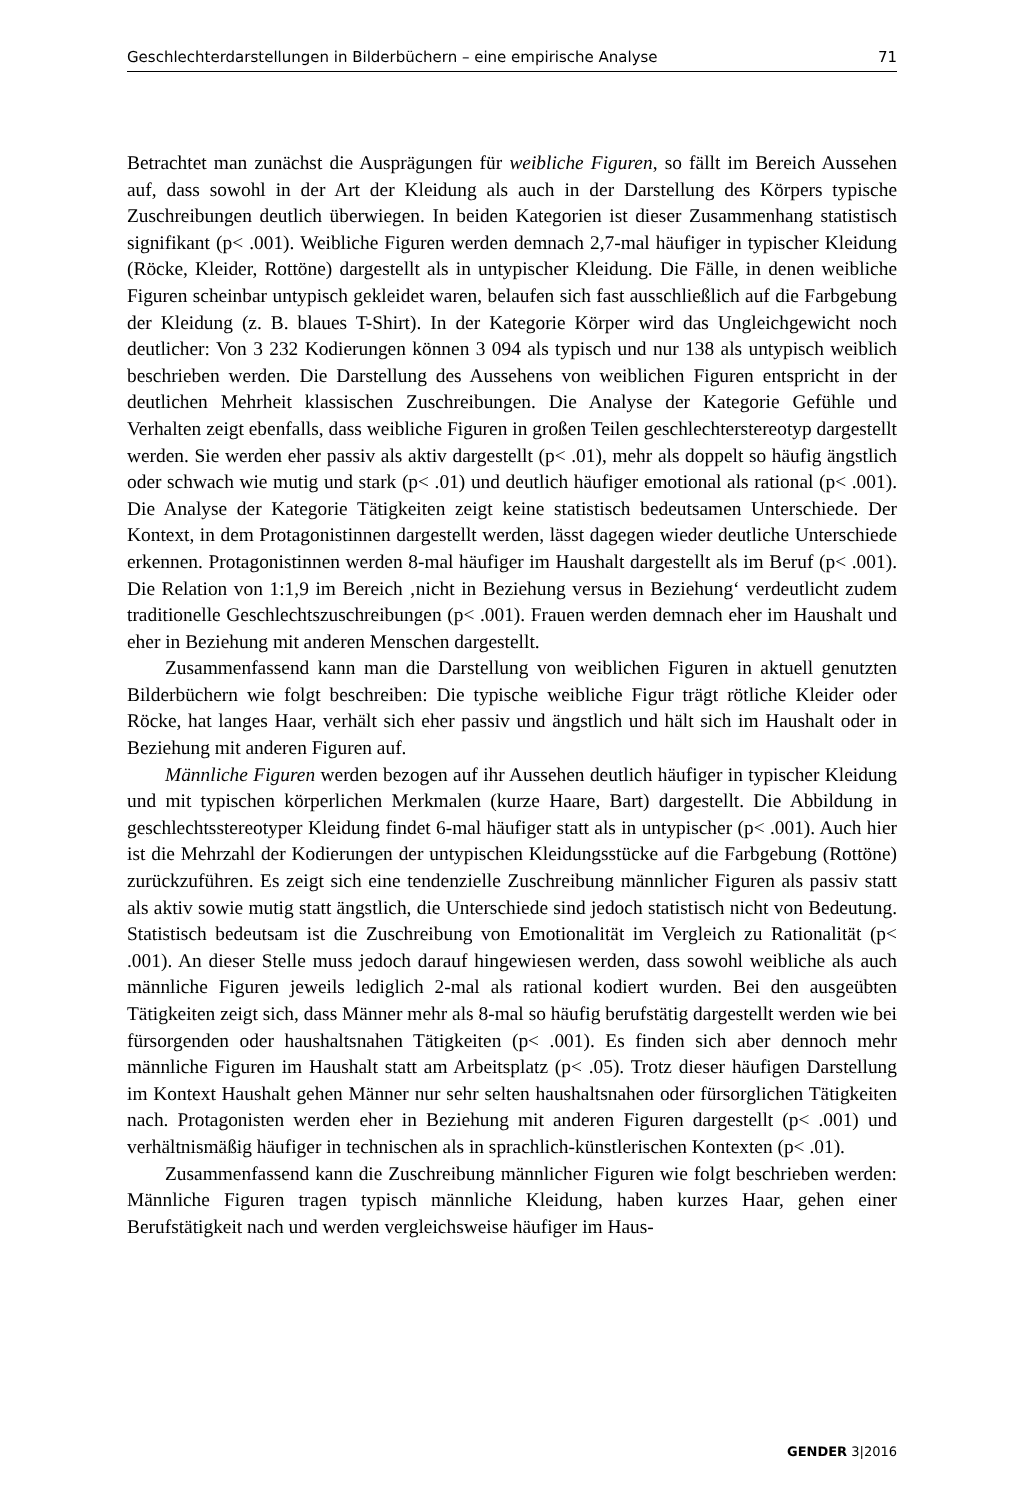Geschlechterdarstellungen in Bilderbüchern – eine empirische Analyse 71
Betrachtet man zunächst die Ausprägungen für weibliche Figuren, so fällt im Bereich Aussehen auf, dass sowohl in der Art der Kleidung als auch in der Darstellung des Körpers typische Zuschreibungen deutlich überwiegen. In beiden Kategorien ist dieser Zusammenhang statistisch signifikant (p< .001). Weibliche Figuren werden demnach 2,7-mal häufiger in typischer Kleidung (Röcke, Kleider, Rottöne) dargestellt als in untypischer Kleidung. Die Fälle, in denen weibliche Figuren scheinbar untypisch gekleidet waren, belaufen sich fast ausschließlich auf die Farbgebung der Kleidung (z. B. blaues T-Shirt). In der Kategorie Körper wird das Ungleichgewicht noch deutlicher: Von 3 232 Kodierungen können 3 094 als typisch und nur 138 als untypisch weiblich beschrieben werden. Die Darstellung des Aussehens von weiblichen Figuren entspricht in der deutlichen Mehrheit klassischen Zuschreibungen. Die Analyse der Kategorie Gefühle und Verhalten zeigt ebenfalls, dass weibliche Figuren in großen Teilen geschlechterstereotyp dargestellt werden. Sie werden eher passiv als aktiv dargestellt (p< .01), mehr als doppelt so häufig ängstlich oder schwach wie mutig und stark (p< .01) und deutlich häufiger emotional als rational (p< .001). Die Analyse der Kategorie Tätigkeiten zeigt keine statistisch bedeutsamen Unterschiede. Der Kontext, in dem Protagonistinnen dargestellt werden, lässt dagegen wieder deutliche Unterschiede erkennen. Protagonistinnen werden 8-mal häufiger im Haushalt dargestellt als im Beruf (p< .001). Die Relation von 1:1,9 im Bereich ‚nicht in Beziehung versus in Beziehung‘ verdeutlicht zudem traditionelle Geschlechtszuschreibungen (p< .001). Frauen werden demnach eher im Haushalt und eher in Beziehung mit anderen Menschen dargestellt.
Zusammenfassend kann man die Darstellung von weiblichen Figuren in aktuell genutzten Bilderbüchern wie folgt beschreiben: Die typische weibliche Figur trägt rötliche Kleider oder Röcke, hat langes Haar, verhält sich eher passiv und ängstlich und hält sich im Haushalt oder in Beziehung mit anderen Figuren auf.
Männliche Figuren werden bezogen auf ihr Aussehen deutlich häufiger in typischer Kleidung und mit typischen körperlichen Merkmalen (kurze Haare, Bart) dargestellt. Die Abbildung in geschlechtsstereotyper Kleidung findet 6-mal häufiger statt als in untypischer (p< .001). Auch hier ist die Mehrzahl der Kodierungen der untypischen Kleidungsstücke auf die Farbgebung (Rottöne) zurückzuführen. Es zeigt sich eine tendenzielle Zuschreibung männlicher Figuren als passiv statt als aktiv sowie mutig statt ängstlich, die Unterschiede sind jedoch statistisch nicht von Bedeutung. Statistisch bedeutsam ist die Zuschreibung von Emotionalität im Vergleich zu Rationalität (p< .001). An dieser Stelle muss jedoch darauf hingewiesen werden, dass sowohl weibliche als auch männliche Figuren jeweils lediglich 2-mal als rational kodiert wurden. Bei den ausgeübten Tätigkeiten zeigt sich, dass Männer mehr als 8-mal so häufig berufstätig dargestellt werden wie bei fürsorgenden oder haushaltsnahen Tätigkeiten (p< .001). Es finden sich aber dennoch mehr männliche Figuren im Haushalt statt am Arbeitsplatz (p< .05). Trotz dieser häufigen Darstellung im Kontext Haushalt gehen Männer nur sehr selten haushaltsnahen oder fürsorglichen Tätigkeiten nach. Protagonisten werden eher in Beziehung mit anderen Figuren dargestellt (p< .001) und verhältnismäßig häufiger in technischen als in sprachlich-künstlerischen Kontexten (p< .01).
Zusammenfassend kann die Zuschreibung männlicher Figuren wie folgt beschrieben werden: Männliche Figuren tragen typisch männliche Kleidung, haben kurzes Haar, gehen einer Berufstätigkeit nach und werden vergleichsweise häufiger im Haus-
GENDER 3|2016